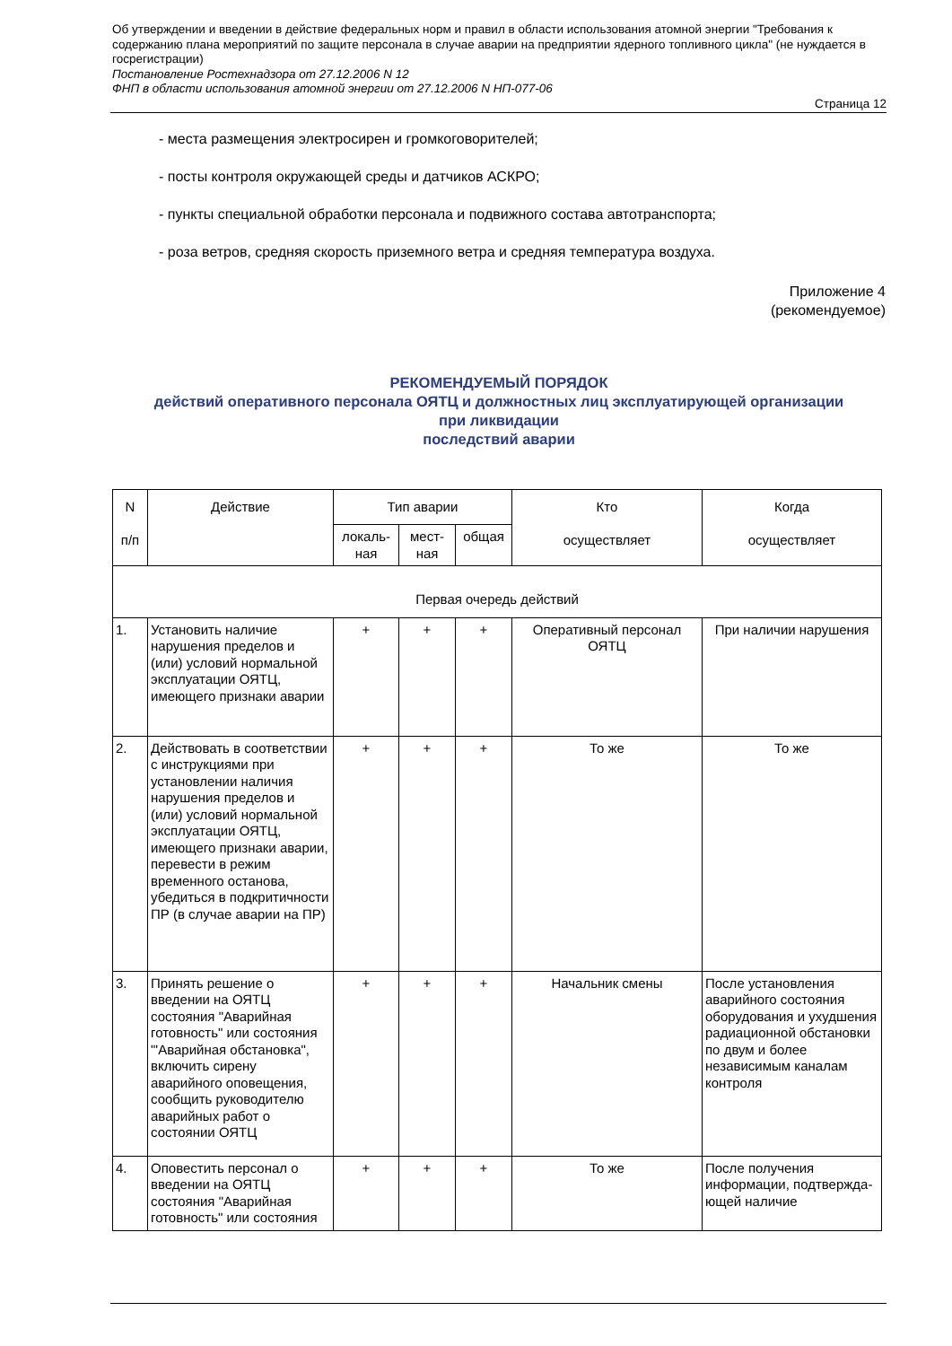Об утверждении и введении в действие федеральных норм и правил в области использования атомной энергии "Требования к содержанию плана мероприятий по защите персонала в случае аварии на предприятии ядерного топливного цикла" (не нуждается в госрегистрации)
Постановление Ростехнадзора от 27.12.2006 N 12
ФНП в области использования атомной энергии от 27.12.2006 N НП-077-06
Страница 12
- места размещения электросирен и громкоговорителей;
- посты контроля окружающей среды и датчиков АСКРО;
- пункты специальной обработки персонала и подвижного состава автотранспорта;
- роза ветров, средняя скорость приземного ветра и средняя температура воздуха.
Приложение 4
(рекомендуемое)
РЕКОМЕНДУЕМЫЙ ПОРЯДОК
действий оперативного персонала ОЯТЦ и должностных лиц эксплуатирующей организации
при ликвидации
последствий аварии
| N п/п | Действие | Тип аварии | | | Кто осуществляет | Когда осуществляет |
| --- | --- | --- | --- | --- | --- | --- |
| | | локаль- ная | мест- ная | общая | | |
| Первая очередь действий | | | | | | |
| 1. | Установить наличие нарушения пределов и (или) условий нормальной эксплуатации ОЯТЦ, имеющего признаки аварии | + | + | + | Оперативный персонал ОЯТЦ | При наличии нарушения |
| 2. | Действовать в соответствии с инструкциями при установлении наличия нарушения пределов и (или) условий нормальной эксплуатации ОЯТЦ, имеющего признаки аварии, перевести в режим временного останова, убедиться в подкритичности ПР (в случае аварии на ПР) | + | + | + | То же | То же |
| 3. | Принять решение о введении на ОЯТЦ состояния "Аварийная готовность" или состояния "'Аварийная обстановка", включить сирену аварийного оповещения, сообщить руководителю аварийных работ о состоянии ОЯТЦ | + | + | + | Начальник смены | После установления аварийного состояния оборудования и ухудшения радиационной обстановки по двум и более независимым каналам контроля |
| 4. | Оповестить персонал о введении на ОЯТЦ состояния "Аварийная готовность" или состояния | + | + | + | То же | После получения информации, подтвержда-ющей наличие |